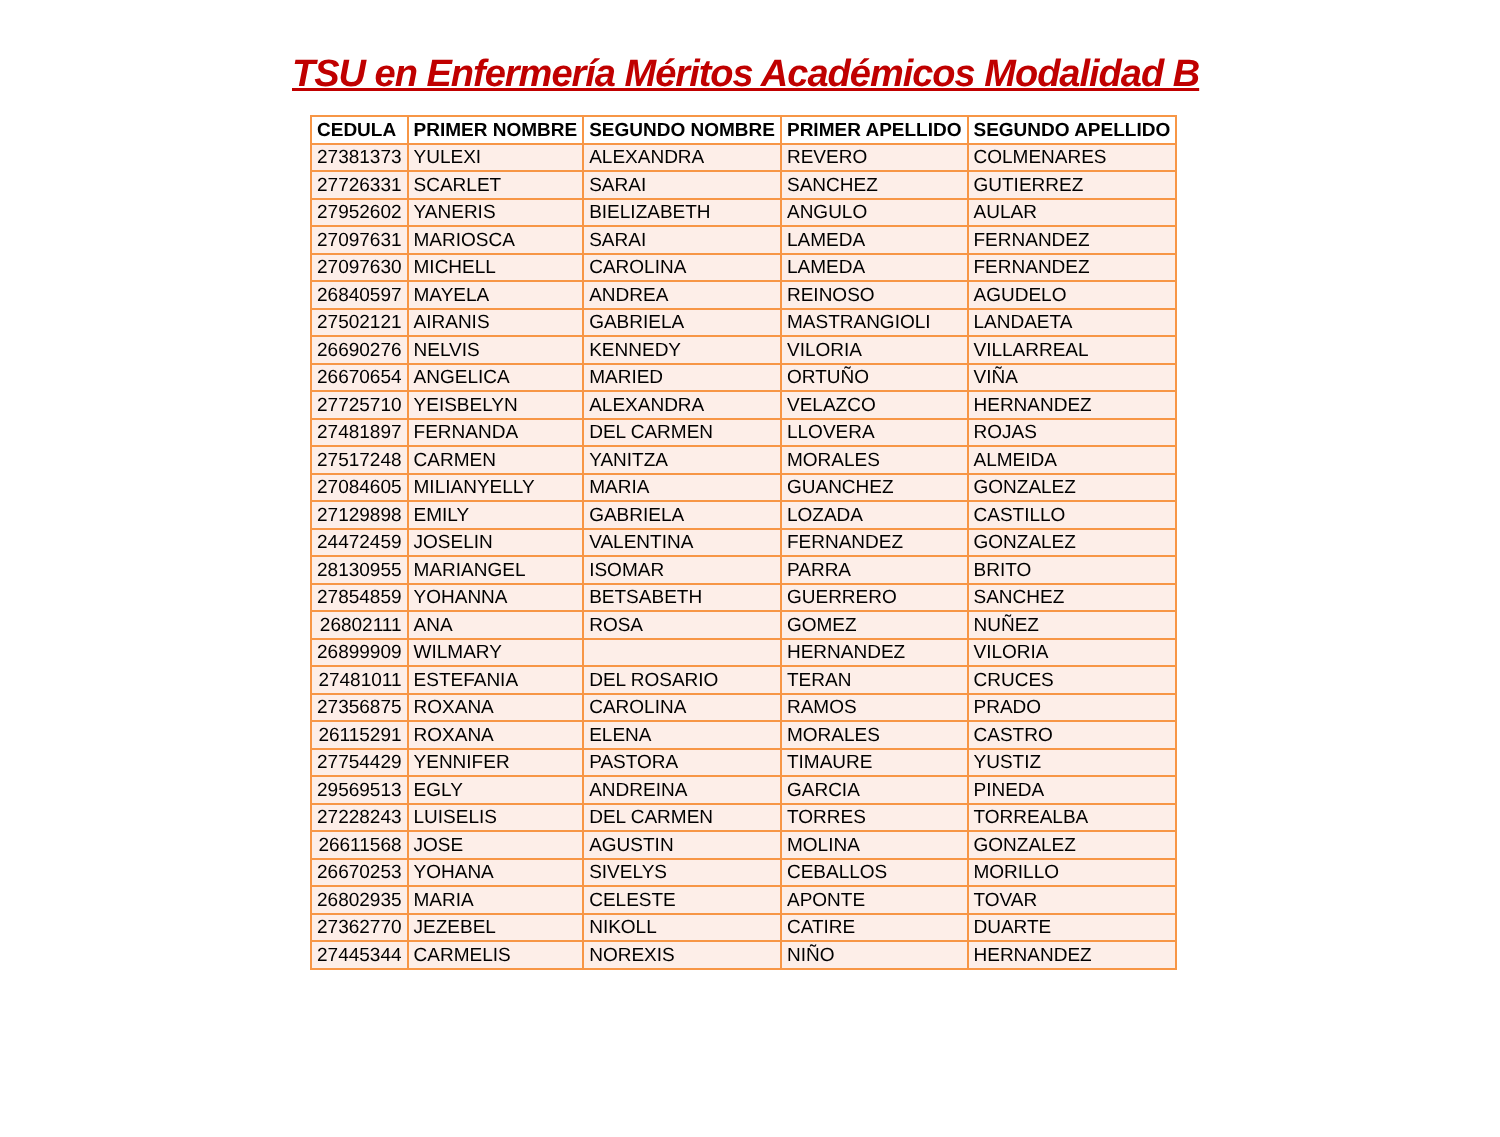TSU en Enfermería Méritos Académicos Modalidad B
| CEDULA | PRIMER NOMBRE | SEGUNDO NOMBRE | PRIMER APELLIDO | SEGUNDO APELLIDO |
| --- | --- | --- | --- | --- |
| 27381373 | YULEXI | ALEXANDRA | REVERO | COLMENARES |
| 27726331 | SCARLET | SARAI | SANCHEZ | GUTIERREZ |
| 27952602 | YANERIS | BIELIZABETH | ANGULO | AULAR |
| 27097631 | MARIOSCA | SARAI | LAMEDA | FERNANDEZ |
| 27097630 | MICHELL | CAROLINA | LAMEDA | FERNANDEZ |
| 26840597 | MAYELA | ANDREA | REINOSO | AGUDELO |
| 27502121 | AIRANIS | GABRIELA | MASTRANGIOLI | LANDAETA |
| 26690276 | NELVIS | KENNEDY | VILORIA | VILLARREAL |
| 26670654 | ANGELICA | MARIED | ORTUÑO | VIÑA |
| 27725710 | YEISBELYN | ALEXANDRA | VELAZCO | HERNANDEZ |
| 27481897 | FERNANDA | DEL CARMEN | LLOVERA | ROJAS |
| 27517248 | CARMEN | YANITZA | MORALES | ALMEIDA |
| 27084605 | MILIANYELLY | MARIA | GUANCHEZ | GONZALEZ |
| 27129898 | EMILY | GABRIELA | LOZADA | CASTILLO |
| 24472459 | JOSELIN | VALENTINA | FERNANDEZ | GONZALEZ |
| 28130955 | MARIANGEL | ISOMAR | PARRA | BRITO |
| 27854859 | YOHANNA | BETSABETH | GUERRERO | SANCHEZ |
| 26802111 | ANA | ROSA | GOMEZ | NUÑEZ |
| 26899909 | WILMARY | | HERNANDEZ | VILORIA |
| 27481011 | ESTEFANIA | DEL ROSARIO | TERAN | CRUCES |
| 27356875 | ROXANA | CAROLINA | RAMOS | PRADO |
| 26115291 | ROXANA | ELENA | MORALES | CASTRO |
| 27754429 | YENNIFER | PASTORA | TIMAURE | YUSTIZ |
| 29569513 | EGLY | ANDREINA | GARCIA | PINEDA |
| 27228243 | LUISELIS | DEL CARMEN | TORRES | TORREALBA |
| 26611568 | JOSE | AGUSTIN | MOLINA | GONZALEZ |
| 26670253 | YOHANA | SIVELYS | CEBALLOS | MORILLO |
| 26802935 | MARIA | CELESTE | APONTE | TOVAR |
| 27362770 | JEZEBEL | NIKOLL | CATIRE | DUARTE |
| 27445344 | CARMELIS | NOREXIS | NIÑO | HERNANDEZ |